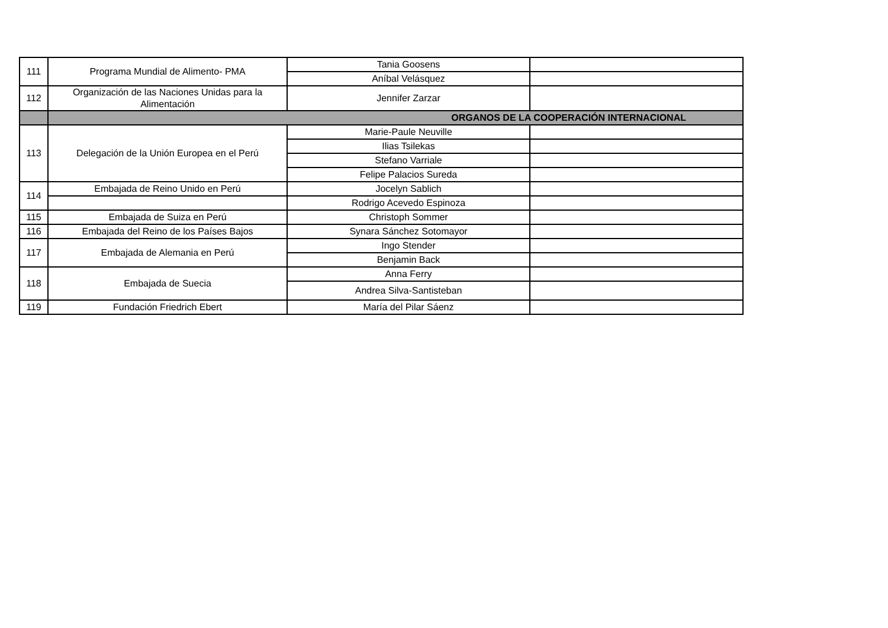| 111 | Programa Mundial de Alimento- PMA | Tania Goosens | |
| | | Aníbal Velásquez | |
| 112 | Organización de las Naciones Unidas para la Alimentación | Jennifer Zarzar | |
| | ORGANOS DE LA COOPERACIÓN INTERNACIONAL | | |
| 113 | Delegación de la Unión Europea en el Perú | Marie-Paule Neuville | |
| | | Ilias Tsilekas | |
| | | Stefano Varriale | |
| | | Felipe Palacios Sureda | |
| 114 | Embajada de Reino Unido en Perú | Jocelyn Sablich | |
| | | Rodrigo Acevedo Espinoza | |
| 115 | Embajada de Suiza en Perú | Christoph Sommer | |
| 116 | Embajada del Reino de los Países Bajos | Synara Sánchez Sotomayor | |
| 117 | Embajada de Alemania en Perú | Ingo Stender | |
| | | Benjamin Back | |
| 118 | Embajada de Suecia | Anna Ferry | |
| | | Andrea Silva-Santisteban | |
| 119 | Fundación Friedrich Ebert | María del Pilar Sáenz | |